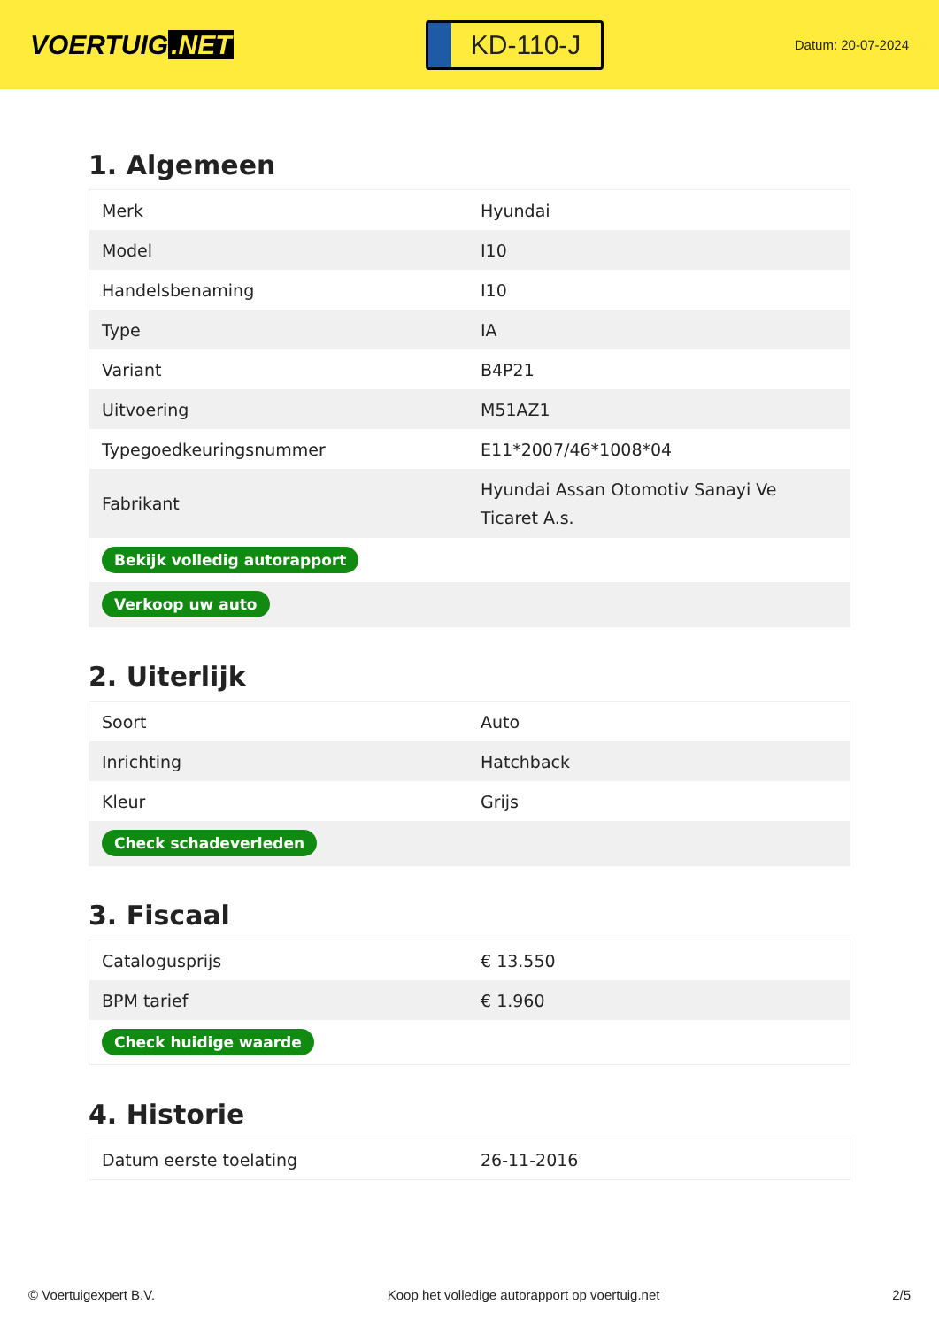VOERTUIG.NET
KD-110-J
Datum: 20-07-2024
1. Algemeen
| Merk | Hyundai |
| Model | I10 |
| Handelsbenaming | I10 |
| Type | IA |
| Variant | B4P21 |
| Uitvoering | M51AZ1 |
| Typegoedkeuringsnummer | E11*2007/46*1008*04 |
| Fabrikant | Hyundai Assan Otomotiv Sanayi Ve Ticaret A.s. |
| Bekijk volledig autorapport | |
| Verkoop uw auto | |
2. Uiterlijk
| Soort | Auto |
| Inrichting | Hatchback |
| Kleur | Grijs |
| Check schadeverleden | |
3. Fiscaal
| Catalogusprijs | € 13.550 |
| BPM tarief | € 1.960 |
| Check huidige waarde | |
4. Historie
| Datum eerste toelating | 26-11-2016 |
© Voertuigexpert B.V. Koop het volledige autorapport op voertuig.net 2/5